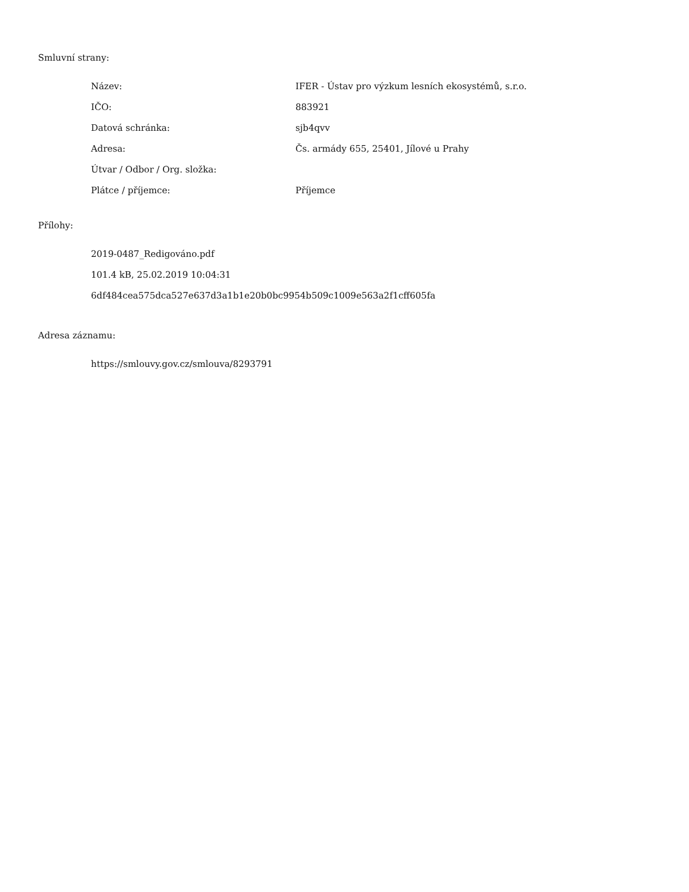Smluvní strany:
| Název: | IFER - Ústav pro výzkum lesních ekosystémů, s.r.o. |
| IČO: | 883921 |
| Datová schránka: | sjb4qvv |
| Adresa: | Čs. armády 655, 25401, Jílové u Prahy |
| Útvar / Odbor / Org. složka: | |
| Plátce / příjemce: | Příjemce |
Přílohy:
2019-0487_Redigováno.pdf
101.4 kB, 25.02.2019 10:04:31
6df484cea575dca527e637d3a1b1e20b0bc9954b509c1009e563a2f1cff605fa
Adresa záznamu:
https://smlouvy.gov.cz/smlouva/8293791